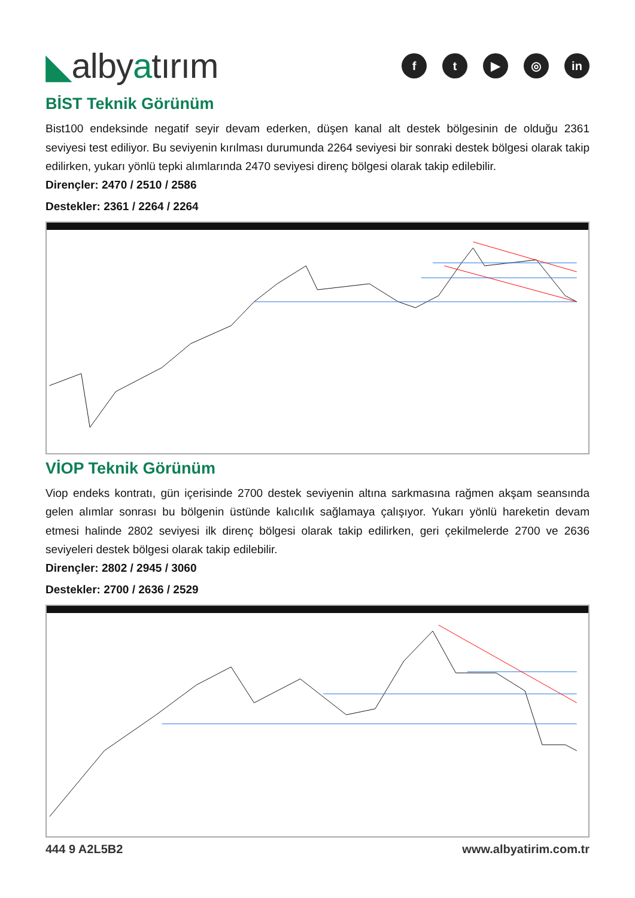◣albyatırım
ft ▶ ◎ in
BİST Teknik Görünüm
Bist100 endeksinde negatif seyir devam ederken, düşen kanal alt destek bölgesinin de olduğu 2361 seviyesi test ediliyor. Bu seviyenin kırılması durumunda 2264 seviyesi bir sonraki destek bölgesi olarak takip edilirken, yukarı yönlü tepki alımlarında 2470 seviyesi direnç bölgesi olarak takip edilebilir.
Dirençler: 2470 / 2510 / 2586
Destekler: 2361 / 2264 / 2264
VİOP Teknik Görünüm
Viop endeks kontratı, gün içerisinde 2700 destek seviyenin altına sarkmasına rağmen akşam seansında gelen alımlar sonrası bu bölgenin üstünde kalıcılık sağlamaya çalışıyor. Yukarı yönlü hareketin devam etmesi halinde 2802 seviyesi ilk direnç bölgesi olarak takip edilirken, geri çekilmelerde 2700 ve 2636 seviyeleri destek bölgesi olarak takip edilebilir.
Dirençler: 2802 / 2945 / 3060
Destekler: 2700 / 2636 / 2529
444 9 A2L5B2 www.albyatirim.com.tr